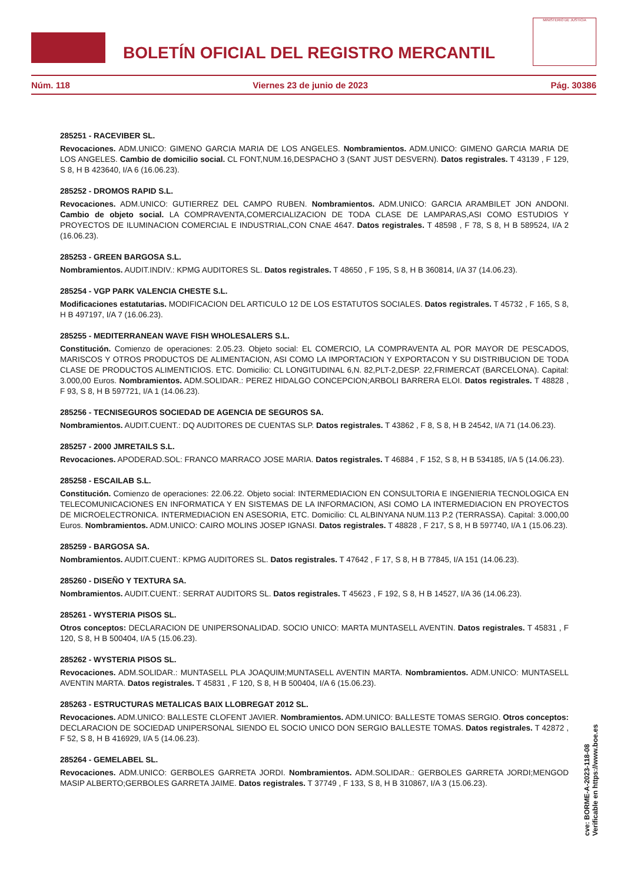BOLETÍN OFICIAL DEL REGISTRO MERCANTIL
MINISTERIO DE JUSTICIA
Núm. 118 Viernes 23 de junio de 2023 Pág. 30386
285251 - RACEVIBER SL.
Revocaciones. ADM.UNICO: GIMENO GARCIA MARIA DE LOS ANGELES. Nombramientos. ADM.UNICO: GIMENO GARCIA MARIA DE LOS ANGELES. Cambio de domicilio social. CL FONT,NUM.16,DESPACHO 3 (SANT JUST DESVERN). Datos registrales. T 43139 , F 129, S 8, H B 423640, I/A 6 (16.06.23).
285252 - DROMOS RAPID S.L.
Revocaciones. ADM.UNICO: GUTIERREZ DEL CAMPO RUBEN. Nombramientos. ADM.UNICO: GARCIA ARAMBILET JON ANDONI. Cambio de objeto social. LA COMPRAVENTA,COMERCIALIZACION DE TODA CLASE DE LAMPARAS,ASI COMO ESTUDIOS Y PROYECTOS DE ILUMINACION COMERCIAL E INDUSTRIAL,CON CNAE 4647. Datos registrales. T 48598 , F 78, S 8, H B 589524, I/A 2 (16.06.23).
285253 - GREEN BARGOSA S.L.
Nombramientos. AUDIT.INDIV.: KPMG AUDITORES SL. Datos registrales. T 48650 , F 195, S 8, H B 360814, I/A 37 (14.06.23).
285254 - VGP PARK VALENCIA CHESTE S.L.
Modificaciones estatutarias. MODIFICACION DEL ARTICULO 12 DE LOS ESTATUTOS SOCIALES. Datos registrales. T 45732 , F 165, S 8, H B 497197, I/A 7 (16.06.23).
285255 - MEDITERRANEAN WAVE FISH WHOLESALERS S.L.
Constitución. Comienzo de operaciones: 2.05.23. Objeto social: EL COMERCIO, LA COMPRAVENTA AL POR MAYOR DE PESCADOS, MARISCOS Y OTROS PRODUCTOS DE ALIMENTACION, ASI COMO LA IMPORTACION Y EXPORTACON Y SU DISTRIBUCION DE TODA CLASE DE PRODUCTOS ALIMENTICIOS. ETC. Domicilio: CL LONGITUDINAL 6,N. 82,PLT-2,DESP. 22,FRIMERCAT (BARCELONA). Capital: 3.000,00 Euros. Nombramientos. ADM.SOLIDAR.: PEREZ HIDALGO CONCEPCION;ARBOLI BARRERA ELOI. Datos registrales. T 48828 , F 93, S 8, H B 597721, I/A 1 (14.06.23).
285256 - TECNISEGUROS SOCIEDAD DE AGENCIA DE SEGUROS SA.
Nombramientos. AUDIT.CUENT.: DQ AUDITORES DE CUENTAS SLP. Datos registrales. T 43862 , F 8, S 8, H B 24542, I/A 71 (14.06.23).
285257 - 2000 JMRETAILS S.L.
Revocaciones. APODERAD.SOL: FRANCO MARRACO JOSE MARIA. Datos registrales. T 46884 , F 152, S 8, H B 534185, I/A 5 (14.06.23).
285258 - ESCAILAB S.L.
Constitución. Comienzo de operaciones: 22.06.22. Objeto social: INTERMEDIACION EN CONSULTORIA E INGENIERIA TECNOLOGICA EN TELECOMUNICACIONES EN INFORMATICA Y EN SISTEMAS DE LA INFORMACION, ASI COMO LA INTERMEDIACION EN PROYECTOS DE MICROELECTRONICA. INTERMEDIACION EN ASESORIA, ETC. Domicilio: CL ALBINYANA NUM.113 P.2 (TERRASSA). Capital: 3.000,00 Euros. Nombramientos. ADM.UNICO: CAIRO MOLINS JOSEP IGNASI. Datos registrales. T 48828 , F 217, S 8, H B 597740, I/A 1 (15.06.23).
285259 - BARGOSA SA.
Nombramientos. AUDIT.CUENT.: KPMG AUDITORES SL. Datos registrales. T 47642 , F 17, S 8, H B 77845, I/A 151 (14.06.23).
285260 - DISEÑO Y TEXTURA SA.
Nombramientos. AUDIT.CUENT.: SERRAT AUDITORS SL. Datos registrales. T 45623 , F 192, S 8, H B 14527, I/A 36 (14.06.23).
285261 - WYSTERIA PISOS SL.
Otros conceptos: DECLARACION DE UNIPERSONALIDAD. SOCIO UNICO: MARTA MUNTASELL AVENTIN. Datos registrales. T 45831 , F 120, S 8, H B 500404, I/A 5 (15.06.23).
285262 - WYSTERIA PISOS SL.
Revocaciones. ADM.SOLIDAR.: MUNTASELL PLA JOAQUIM;MUNTASELL AVENTIN MARTA. Nombramientos. ADM.UNICO: MUNTASELL AVENTIN MARTA. Datos registrales. T 45831 , F 120, S 8, H B 500404, I/A 6 (15.06.23).
285263 - ESTRUCTURAS METALICAS BAIX LLOBREGAT 2012 SL.
Revocaciones. ADM.UNICO: BALLESTE CLOFENT JAVIER. Nombramientos. ADM.UNICO: BALLESTE TOMAS SERGIO. Otros conceptos: DECLARACION DE SOCIEDAD UNIPERSONAL SIENDO EL SOCIO UNICO DON SERGIO BALLESTE TOMAS. Datos registrales. T 42872 , F 52, S 8, H B 416929, I/A 5 (14.06.23).
285264 - GEMELABEL SL.
Revocaciones. ADM.UNICO: GERBOLES GARRETA JORDI. Nombramientos. ADM.SOLIDAR.: GERBOLES GARRETA JORDI;MENGOD MASIP ALBERTO;GERBOLES GARRETA JAIME. Datos registrales. T 37749 , F 133, S 8, H B 310867, I/A 3 (15.06.23).
cve: BORME-A-2023-118-08
Verificable en https://www.boe.es